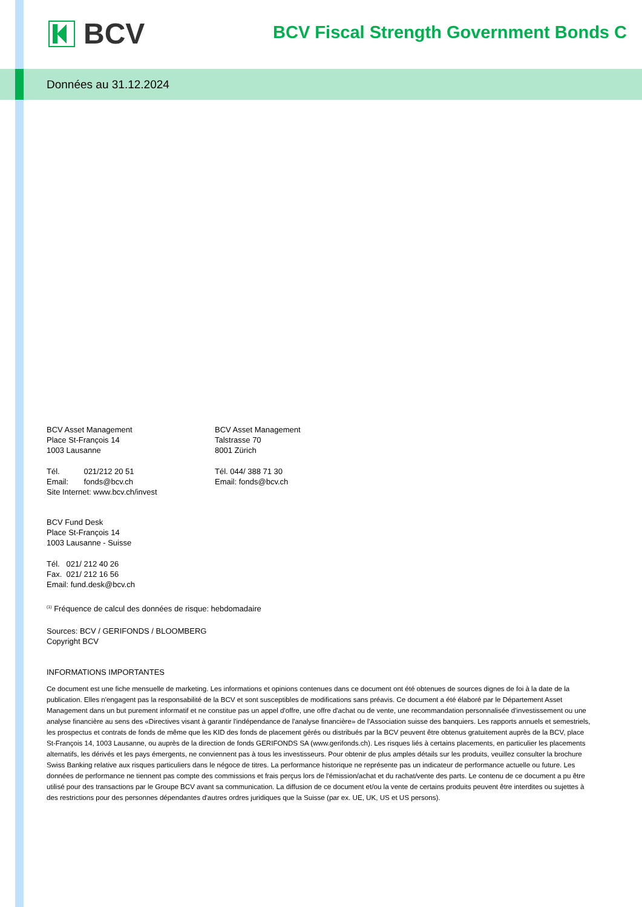BCV
BCV Fiscal Strength Government Bonds C
Données au 31.12.2024
BCV Asset Management
Place St-François 14
1003 Lausanne
Tél. 021/212 20 51
Email: fonds@bcv.ch
Site Internet: www.bcv.ch/invest
BCV Asset Management
Talstrasse 70
8001 Zürich
Tél. 044/ 388 71 30
Email: fonds@bcv.ch
BCV Fund Desk
Place St-François 14
1003 Lausanne - Suisse
Tél. 021/ 212 40 26
Fax. 021/ 212 16 56
Email: fund.desk@bcv.ch
<sup>(1)</sup> Fréquence de calcul des données de risque: hebdomadaire
Sources: BCV / GERIFONDS / BLOOMBERG
Copyright BCV
INFORMATIONS IMPORTANTES
Ce document est une fiche mensuelle de marketing. Les informations et opinions contenues dans ce document ont été obtenues de sources dignes de foi à la date de la publication. Elles n'engagent pas la responsabilité de la BCV et sont susceptibles de modifications sans préavis. Ce document a été élaboré par le Département Asset Management dans un but purement informatif et ne constitue pas un appel d'offre, une offre d'achat ou de vente, une recommandation personnalisée d'investissement ou une analyse financière au sens des «Directives visant à garantir l'indépendance de l'analyse financière» de l'Association suisse des banquiers. Les rapports annuels et semestriels, les prospectus et contrats de fonds de même que les KID des fonds de placement gérés ou distribués par la BCV peuvent être obtenus gratuitement auprès de la BCV, place St-François 14, 1003 Lausanne, ou auprès de la direction de fonds GERIFONDS SA (www.gerifonds.ch). Les risques liés à certains placements, en particulier les placements alternatifs, les dérivés et les pays émergents, ne conviennent pas à tous les investisseurs. Pour obtenir de plus amples détails sur les produits, veuillez consulter la brochure Swiss Banking relative aux risques particuliers dans le négoce de titres. La performance historique ne représente pas un indicateur de performance actuelle ou future. Les données de performance ne tiennent pas compte des commissions et frais perçus lors de l'émission/achat et du rachat/vente des parts. Le contenu de ce document a pu être utilisé pour des transactions par le Groupe BCV avant sa communication. La diffusion de ce document et/ou la vente de certains produits peuvent être interdites ou sujettes à des restrictions pour des personnes dépendantes d'autres ordres juridiques que la Suisse (par ex. UE, UK, US et US persons).